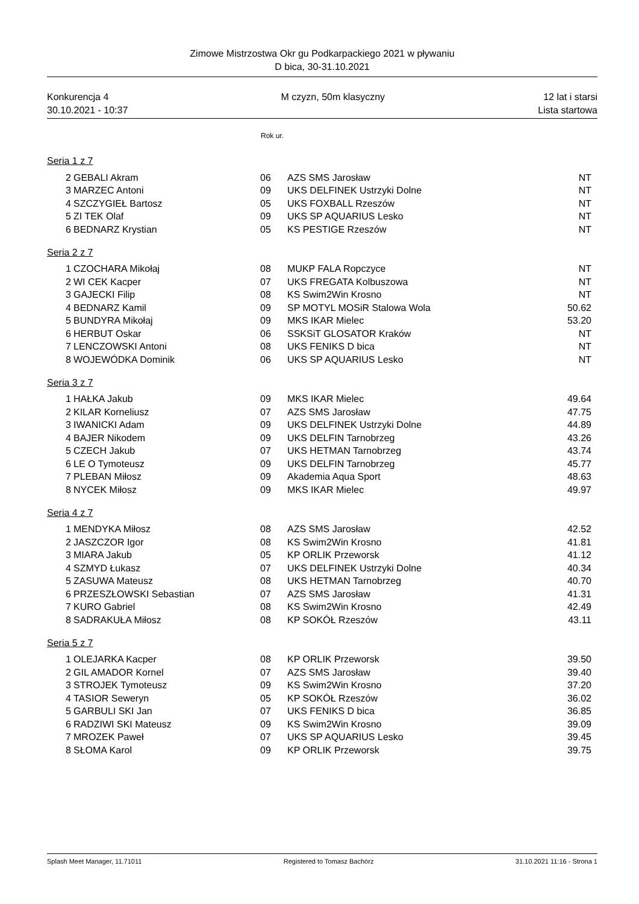Zimowe Mistrzostwa Okr gu Podkarpackiego 2021 w pływaniu
D bica, 30-31.10.2021
Konkurencja 4
30.10.2021 - 10:37
M czyzn, 50m klasyczny 12 lat i starsi
Lista startowa
Rok ur.
Seria 1 z 7
| 2 | GEBALI Akram | 06 | AZS SMS Jarosław | NT |
| 3 | MARZEC Antoni | 09 | UKS DELFINEK Ustrzyki Dolne | NT |
| 4 | SZCZYGIEŁ Bartosz | 05 | UKS FOXBALL Rzeszów | NT |
| 5 | ZI TEK Olaf | 09 | UKS SP AQUARIUS Lesko | NT |
| 6 | BEDNARZ Krystian | 05 | KS PESTIGE Rzeszów | NT |
Seria 2 z 7
| 1 | CZOCHARA Mikołaj | 08 | MUKP FALA Ropczyce | NT |
| 2 | WI CEK Kacper | 07 | UKS FREGATA Kolbuszowa | NT |
| 3 | GAJECKI Filip | 08 | KS Swim2Win Krosno | NT |
| 4 | BEDNARZ Kamil | 09 | SP MOTYL MOSiR Stalowa Wola | 50.62 |
| 5 | BUNDYRA Mikołaj | 09 | MKS IKAR Mielec | 53.20 |
| 6 | HERBUT Oskar | 06 | SSKSiT GLOSATOR Kraków | NT |
| 7 | LENCZOWSKI Antoni | 08 | UKS FENIKS D bica | NT |
| 8 | WOJEWÓDKA Dominik | 06 | UKS SP AQUARIUS Lesko | NT |
Seria 3 z 7
| 1 | HAŁKA Jakub | 09 | MKS IKAR Mielec | 49.64 |
| 2 | KILAR Korneliusz | 07 | AZS SMS Jarosław | 47.75 |
| 3 | IWANICKI Adam | 09 | UKS DELFINEK Ustrzyki Dolne | 44.89 |
| 4 | BAJER Nikodem | 09 | UKS DELFIN Tarnobrzeg | 43.26 |
| 5 | CZECH Jakub | 07 | UKS HETMAN Tarnobrzeg | 43.74 |
| 6 | LE O Tymoteusz | 09 | UKS DELFIN Tarnobrzeg | 45.77 |
| 7 | PLEBAN Miłosz | 09 | Akademia Aqua Sport | 48.63 |
| 8 | NYCEK Miłosz | 09 | MKS IKAR Mielec | 49.97 |
Seria 4 z 7
| 1 | MENDYKA Miłosz | 08 | AZS SMS Jarosław | 42.52 |
| 2 | JASZCZOR Igor | 08 | KS Swim2Win Krosno | 41.81 |
| 3 | MIARA Jakub | 05 | KP ORLIK Przeworsk | 41.12 |
| 4 | SZMYD Łukasz | 07 | UKS DELFINEK Ustrzyki Dolne | 40.34 |
| 5 | ZASUWA Mateusz | 08 | UKS HETMAN Tarnobrzeg | 40.70 |
| 6 | PRZESZŁOWSKI Sebastian | 07 | AZS SMS Jarosław | 41.31 |
| 7 | KURO Gabriel | 08 | KS Swim2Win Krosno | 42.49 |
| 8 | SADRAKUŁA Miłosz | 08 | KP SOKÓŁ Rzeszów | 43.11 |
Seria 5 z 7
| 1 | OLEJARKA Kacper | 08 | KP ORLIK Przeworsk | 39.50 |
| 2 | GIL AMADOR Kornel | 07 | AZS SMS Jarosław | 39.40 |
| 3 | STROJEK Tymoteusz | 09 | KS Swim2Win Krosno | 37.20 |
| 4 | TASIOR Seweryn | 05 | KP SOKÓŁ Rzeszów | 36.02 |
| 5 | GARBULI SKI Jan | 07 | UKS FENIKS D bica | 36.85 |
| 6 | RADZIWI SKI Mateusz | 09 | KS Swim2Win Krosno | 39.09 |
| 7 | MROZEK Paweł | 07 | UKS SP AQUARIUS Lesko | 39.45 |
| 8 | SŁOMA Karol | 09 | KP ORLIK Przeworsk | 39.75 |
Splash Meet Manager, 11.71011 Registered to Tomasz Bachórz 31.10.2021 11:16 - Strona 1